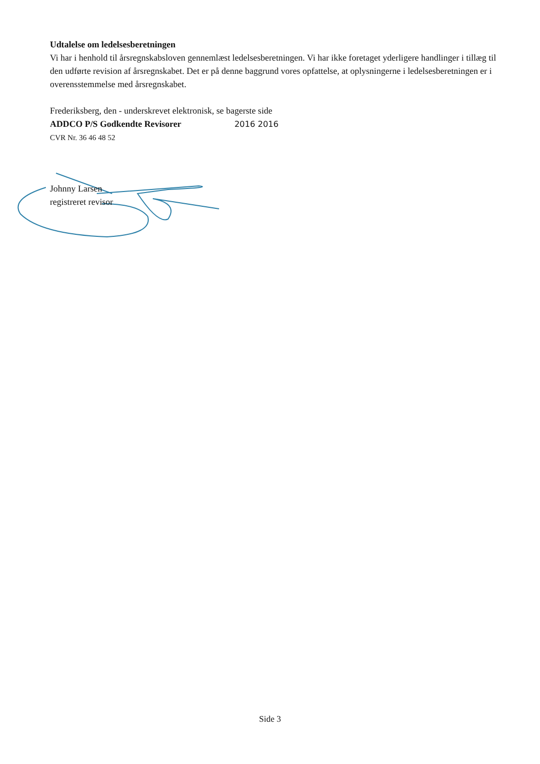Udtalelse om ledelsesberetningen
Vi har i henhold til årsregnskabsloven gennemlæst ledelsesberetningen. Vi har ikke foretaget yderligere handlinger i tillæg til den udførte revision af årsregnskabet. Det er på denne baggrund vores opfattelse, at oplysningerne i ledelsesberetningen er i overensstemmelse med årsregnskabet.
Frederiksberg, den - underskrevet elektronisk, se bagerste side
ADDCO P/S Godkendte Revisorer 2016 2016
CVR Nr. 36 46 48 52
Johnny Larsen
registreret revisor
Side 3